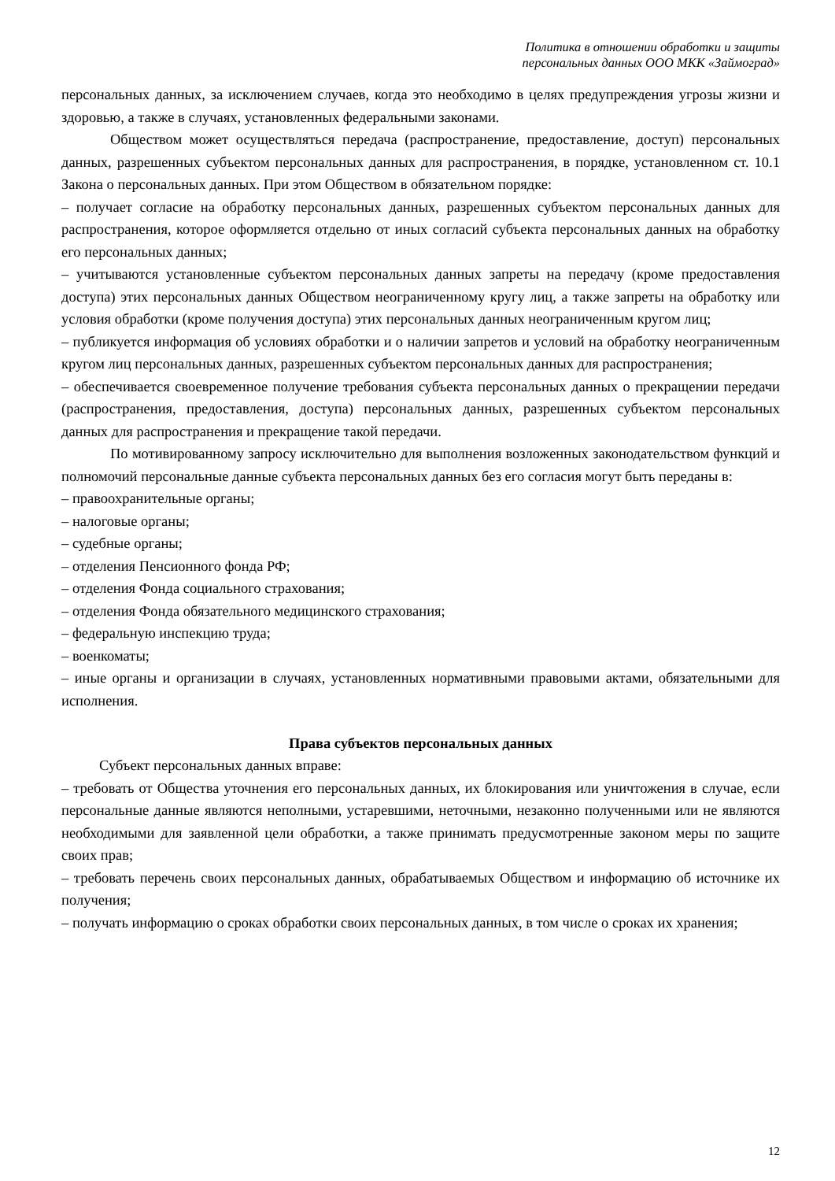Политика в отношении обработки и защиты
персональных данных ООО МКК «Займоград»
персональных данных, за исключением случаев, когда это необходимо в целях предупреждения угрозы жизни и здоровью, а также в случаях, установленных федеральными законами.
Обществом может осуществляться передача (распространение, предоставление, доступ) персональных данных, разрешенных субъектом персональных данных для распространения, в порядке, установленном ст. 10.1 Закона о персональных данных. При этом Обществом в обязательном порядке:
– получает согласие на обработку персональных данных, разрешенных субъектом персональных данных для распространения, которое оформляется отдельно от иных согласий субъекта персональных данных на обработку его персональных данных;
– учитываются установленные субъектом персональных данных запреты на передачу (кроме предоставления доступа) этих персональных данных Обществом неограниченному кругу лиц, а также запреты на обработку или условия обработки (кроме получения доступа) этих персональных данных неограниченным кругом лиц;
– публикуется информация об условиях обработки и о наличии запретов и условий на обработку неограниченным кругом лиц персональных данных, разрешенных субъектом персональных данных для распространения;
– обеспечивается своевременное получение требования субъекта персональных данных о прекращении передачи (распространения, предоставления, доступа) персональных данных, разрешенных субъектом персональных данных для распространения и прекращение такой передачи.
По мотивированному запросу исключительно для выполнения возложенных законодательством функций и полномочий персональные данные субъекта персональных данных без его согласия могут быть переданы в:
– правоохранительные органы;
– налоговые органы;
– судебные органы;
– отделения Пенсионного фонда РФ;
– отделения Фонда социального страхования;
– отделения Фонда обязательного медицинского страхования;
– федеральную инспекцию труда;
– военкоматы;
– иные органы и организации в случаях, установленных нормативными правовыми актами, обязательными для исполнения.
Права субъектов персональных данных
Субъект персональных данных вправе:
– требовать от Общества уточнения его персональных данных, их блокирования или уничтожения в случае, если персональные данные являются неполными, устаревшими, неточными, незаконно полученными или не являются необходимыми для заявленной цели обработки, а также принимать предусмотренные законом меры по защите своих прав;
– требовать перечень своих персональных данных, обрабатываемых Обществом и информацию об источнике их получения;
– получать информацию о сроках обработки своих персональных данных, в том числе о сроках их хранения;
12